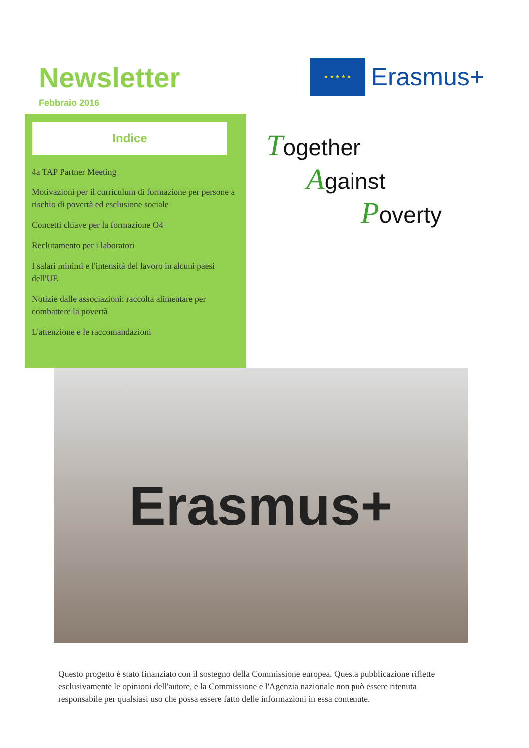Newsletter
Febbraio 2016
★ ★ ★ ★ ★
Erasmus+
Indice
4a TAP Partner Meeting
Motivazioni per il curriculum di formazione per persone a rischio di povertà ed esclusione sociale
Concetti chiave per la formazione O4
Reclutamento per i laboratori
I salari minimi e l'intensità del lavoro in alcuni paesi dell'UE
Notizie dalle associazioni: raccolta alimentare per combattere la povertà
L'attenzione e le raccomandazioni
Together
Against
Poverty
Erasmus+
Questo progetto è stato finanziato con il sostegno della Commissione europea. Questa pubblicazione riflette esclusivamente le opinioni dell'autore, e la Commissione e l'Agenzia nazionale non può essere ritenuta responsabile per qualsiasi uso che possa essere fatto delle informazioni in essa contenute.